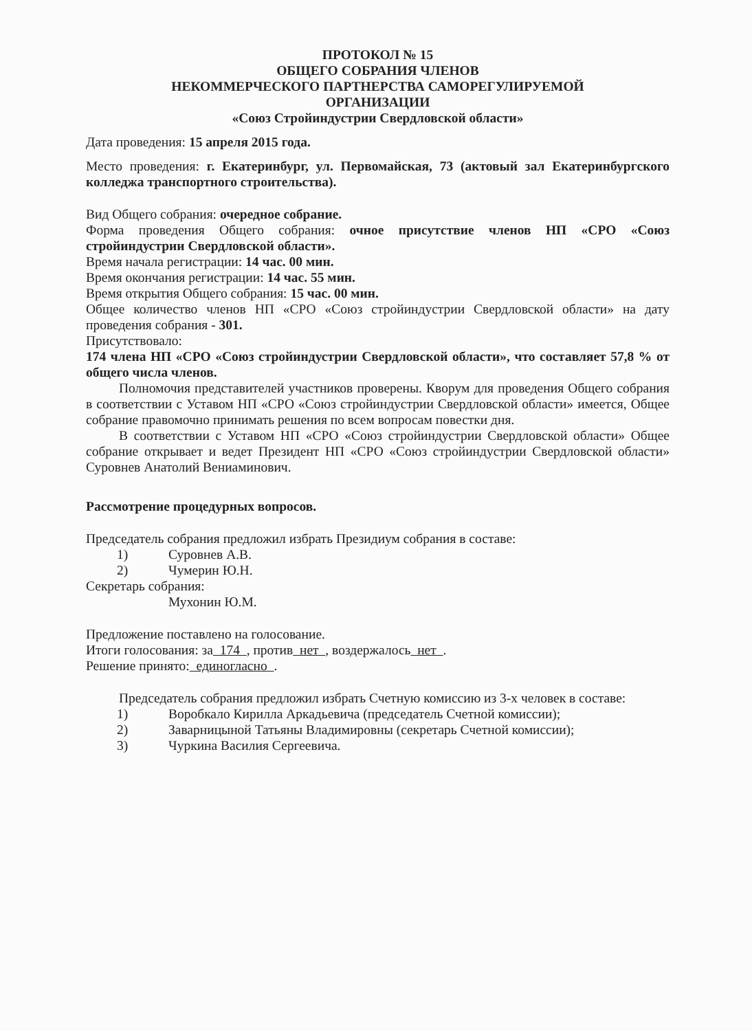ПРОТОКОЛ № 15
ОБЩЕГО СОБРАНИЯ ЧЛЕНОВ
НЕКОММЕРЧЕСКОГО ПАРТНЕРСТВА САМОРЕГУЛИРУЕМОЙ
ОРГАНИЗАЦИИ
«Союз Стройиндустрии Свердловской области»
Дата проведения: 15 апреля 2015 года.
Место проведения: г. Екатеринбург, ул. Первомайская, 73 (актовый зал Екатеринбургского колледжа транспортного строительства).
Вид Общего собрания: очередное собрание.
Форма проведения Общего собрания: очное присутствие членов НП «СРО «Союз стройиндустрии Свердловской области».
Время начала регистрации: 14 час. 00 мин.
Время окончания регистрации: 14 час. 55 мин.
Время открытия Общего собрания: 15 час. 00 мин.
Общее количество членов НП «СРО «Союз стройиндустрии Свердловской области» на дату проведения собрания - 301.
Присутствовало:
174 члена НП «СРО «Союз стройиндустрии Свердловской области», что составляет 57,8 % от общего числа членов.
Полномочия представителей участников проверены. Кворум для проведения Общего собрания в соответствии с Уставом НП «СРО «Союз стройиндустрии Свердловской области» имеется, Общее собрание правомочно принимать решения по всем вопросам повестки дня.
В соответствии с Уставом НП «СРО «Союз стройиндустрии Свердловской области» Общее собрание открывает и ведет Президент НП «СРО «Союз стройиндустрии Свердловской области» Суровнев Анатолий Вениаминович.
Рассмотрение процедурных вопросов.
Председатель собрания предложил избрать Президиум собрания в составе:
1) Суровнев А.В.
2) Чумерин Ю.Н.
Секретарь собрания:
Мухонин Ю.М.
Предложение поставлено на голосование.
Итоги голосования: за 174 , против нет , воздержалось нет .
Решение принято: единогласно .
Председатель собрания предложил избрать Счетную комиссию из 3-х человек в составе:
1) Воробкало Кирилла Аркадьевича (председатель Счетной комиссии);
2) Заварницыной Татьяны Владимировны (секретарь Счетной комиссии);
3) Чуркина Василия Сергеевича.